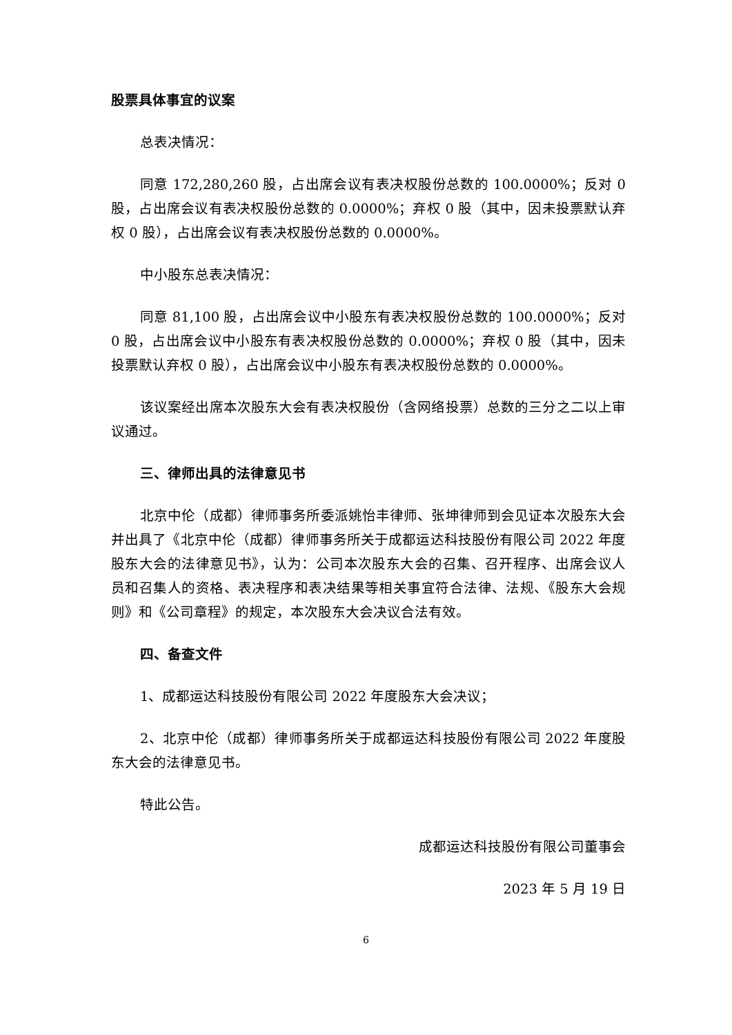股票具体事宜的议案
总表决情况：
同意 172,280,260 股，占出席会议有表决权股份总数的 100.0000%；反对 0 股，占出席会议有表决权股份总数的 0.0000%；弃权 0 股（其中，因未投票默认弃权 0 股），占出席会议有表决权股份总数的 0.0000%。
中小股东总表决情况：
同意 81,100 股，占出席会议中小股东有表决权股份总数的 100.0000%；反对 0 股，占出席会议中小股东有表决权股份总数的 0.0000%；弃权 0 股（其中，因未投票默认弃权 0 股），占出席会议中小股东有表决权股份总数的 0.0000%。
该议案经出席本次股东大会有表决权股份（含网络投票）总数的三分之二以上审议通过。
三、律师出具的法律意见书
北京中伦（成都）律师事务所委派姚怡丰律师、张坤律师到会见证本次股东大会并出具了《北京中伦（成都）律师事务所关于成都运达科技股份有限公司 2022 年度股东大会的法律意见书》，认为：公司本次股东大会的召集、召开程序、出席会议人员和召集人的资格、表决程序和表决结果等相关事宜符合法律、法规、《股东大会规则》和《公司章程》的规定，本次股东大会决议合法有效。
四、备查文件
1、成都运达科技股份有限公司 2022 年度股东大会决议；
2、北京中伦（成都）律师事务所关于成都运达科技股份有限公司 2022 年度股东大会的法律意见书。
特此公告。
成都运达科技股份有限公司董事会
2023 年 5 月 19 日
6